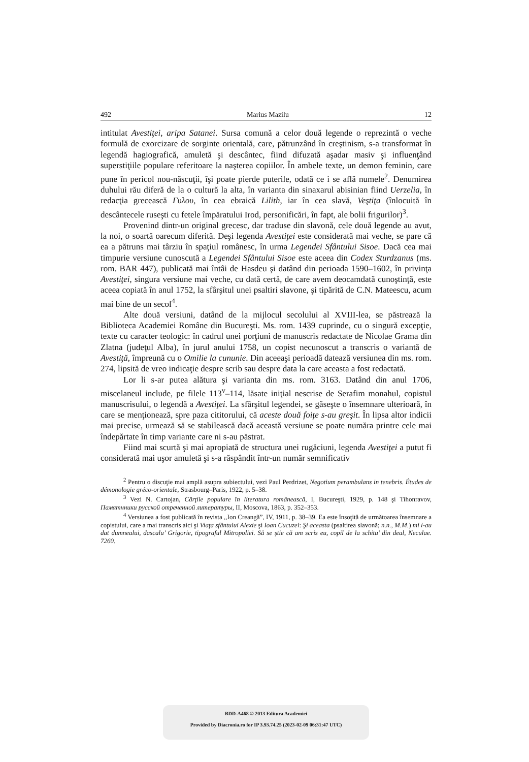492 Marius Mazilu 12
intitulat Avestiţei, aripa Satanei. Sursa comună a celor două legende o reprezintă o veche formulă de exorcizare de sorginte orientală, care, pătrunzând în creştinism, s-a transformat în legendă hagiografică, amuletă şi descântec, fiind difuzată aşadar masiv şi influenţând superstiţiile populare referitoare la naşterea copiilor. În ambele texte, un demon feminin, care pune în pericol nou-născuţii, îşi poate pierde puterile, odată ce i se află numele<sup>2</sup>. Denumirea duhului rău diferă de la o cultură la alta, în varianta din sinaxarul abisinian fiind Uerzelia, în redacţia grecească Γυλου, în cea ebraică Lilith, iar în cea slavă, Veştiţa (înlocuită în descântecele ruseşti cu fetele împăratului Irod, personificări, în fapt, ale bolii frigurilor)<sup>3</sup>.
Provenind dintr-un original grecesc, dar traduse din slavonă, cele două legende au avut, la noi, o soartă oarecum diferită. Deşi legenda Avestiţei este considerată mai veche, se pare că ea a pătruns mai târziu în spaţiul românesc, în urma Legendei Sfântului Sisoe. Dacă cea mai timpurie versiune cunoscută a Legendei Sfântului Sisoe este aceea din Codex Sturdzanus (ms. rom. BAR 447), publicată mai întâi de Hasdeu şi datând din perioada 1590–1602, în privinţa Avestiţei, singura versiune mai veche, cu dată certă, de care avem deocamdată cunoştinţă, este aceea copiată în anul 1752, la sfârşitul unei psaltiri slavone, şi tipărită de C.N. Mateescu, acum mai bine de un secol<sup>4</sup>.
Alte două versiuni, datând de la mijlocul secolului al XVIII-lea, se păstrează la Biblioteca Academiei Române din Bucureşti. Ms. rom. 1439 cuprinde, cu o singură excepţie, texte cu caracter teologic: în cadrul unei porţiuni de manuscris redactate de Nicolae Grama din Zlatna (judeţul Alba), în jurul anului 1758, un copist necunoscut a transcris o variantă de Avestiţă, împreună cu o Omilie la cununie. Din aceeaşi perioadă datează versiunea din ms. rom. 274, lipsită de vreo indicaţie despre scrib sau despre data la care aceasta a fost redactată.
Lor li s-ar putea alătura şi varianta din ms. rom. 3163. Datând din anul 1706, miscelaneul include, pe filele 113<sup>v</sup>–114, lăsate iniţial nescrise de Serafim monahul, copistul manuscrisului, o legendă a Avestiţei. La sfârşitul legendei, se găseşte o însemnare ulterioară, în care se menţionează, spre paza cititorului, că aceste două foiţe s-au greşit. În lipsa altor indicii mai precise, urmează să se stabilească dacă această versiune se poate număra printre cele mai îndepărtate în timp variante care ni s-au păstrat.
Fiind mai scurtă şi mai apropiată de structura unei rugăciuni, legenda Avestiţei a putut fi considerată mai uşor amuletă şi s-a răspândit într-un număr semnificativ
<sup>2</sup> Pentru o discuţie mai amplă asupra subiectului, vezi Paul Perdrizet, Negotium perambulans in tenebris. Études de démonologie gréco-orientale, Strasbourg–Paris, 1922, p. 5–38.
<sup>3</sup> Vezi N. Cartojan, Cărţile populare în literatura românească, I, Bucureşti, 1929, p. 148 şi Tihonravov, Памятнники русской отреченной литературы, II, Moscova, 1863, p. 352–353.
<sup>4</sup> Versiunea a fost publicată în revista ,,Ion Creangă”, IV, 1911, p. 38–39. Ea este însoţită de următoarea însemnare a copistului, care a mai transcris aici şi Viaţa sfântului Alexie şi Ioan Cucuzel: Şi aceasta (psaltirea slavonă; n.n., M.M.) mi l-au dat dumnealui, dascalu’ Grigorie, tipograful Mitropoliei. Să se ştie că am scris eu, copil de la schitu’ din deal, Neculae. 7260.
BDD-A468 © 2013 Editura Academiei
Provided by Diacronia.ro for IP 3.93.74.25 (2023-02-09 06:31:47 UTC)